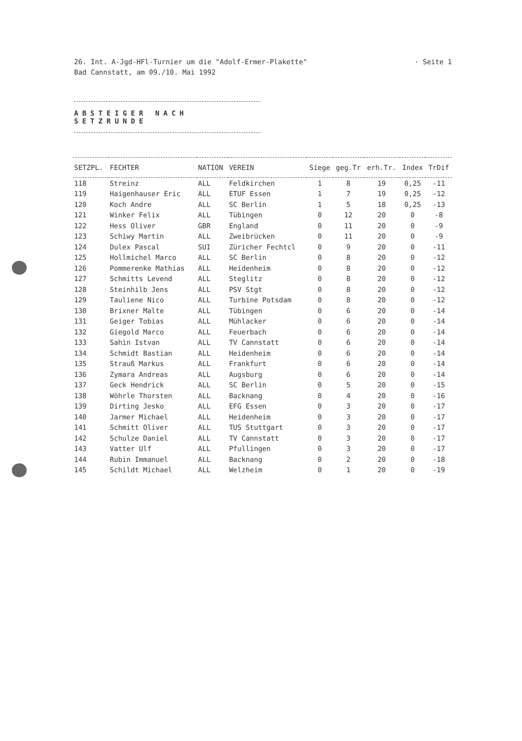· Seite 1 26. Int. A-Jgd-HFl-Turnier um die "Adolf-Ermer-Plakette"
Bad Cannstatt, am 09./10. Mai 1992
ABSTEIGER NACH SETZRUNDE
| SETZPL. | FECHTER | NATION | VEREIN | Siege | geg.Tr | erh.Tr. | Index | TrDif |
| --- | --- | --- | --- | --- | --- | --- | --- | --- |
| 118 | Streinz | ALL | Feldkirchen | 1 | 8 | 19 | 0,25 | -11 |
| 119 | Haigenhauser Eric | ALL | ETUF Essen | 1 | 7 | 19 | 0,25 | -12 |
| 120 | Koch Andre | ALL | SC Berlin | 1 | 5 | 18 | 0,25 | -13 |
| 121 | Winker Felix | ALL | Tübingen | 0 | 12 | 20 | 0 | -8 |
| 122 | Hess Oliver | GBR | England | 0 | 11 | 20 | 0 | -9 |
| 123 | Schiwy Martin | ALL | Zweibrücken | 0 | 11 | 20 | 0 | -9 |
| 124 | Dulex Pascal | SUI | Züricher Fechtcl | 0 | 9 | 20 | 0 | -11 |
| 125 | Hollmichel Marco | ALL | SC Berlin | 0 | 8 | 20 | 0 | -12 |
| 126 | Pommerenke Mathias | ALL | Heidenheim | 0 | 8 | 20 | 0 | -12 |
| 127 | Schmitts Levend | ALL | Steglitz | 0 | 8 | 20 | 0 | -12 |
| 128 | Steinhilb Jens | ALL | PSV Stgt | 0 | 8 | 20 | 0 | -12 |
| 129 | Tauliene Nico | ALL | Turbine Potsdam | 0 | 8 | 20 | 0 | -12 |
| 130 | Brixner Malte | ALL | Tübingen | 0 | 6 | 20 | 0 | -14 |
| 131 | Geiger Tobias | ALL | Mühlacker | 0 | 6 | 20 | 0 | -14 |
| 132 | Giegold Marco | ALL | Feuerbach | 0 | 6 | 20 | 0 | -14 |
| 133 | Sahin Istvan | ALL | TV Cannstatt | 0 | 6 | 20 | 0 | -14 |
| 134 | Schmidt Bastian | ALL | Heidenheim | 0 | 6 | 20 | 0 | -14 |
| 135 | Strauß Markus | ALL | Frankfurt | 0 | 6 | 20 | 0 | -14 |
| 136 | Zymara Andreas | ALL | Augsburg | 0 | 6 | 20 | 0 | -14 |
| 137 | Geck Hendrick | ALL | SC Berlin | 0 | 5 | 20 | 0 | -15 |
| 138 | Wöhrle Thorsten | ALL | Backnang | 0 | 4 | 20 | 0 | -16 |
| 139 | Dirting Jesko | ALL | EFG Essen | 0 | 3 | 20 | 0 | -17 |
| 140 | Jarmer Michael | ALL | Heidenheim | 0 | 3 | 20 | 0 | -17 |
| 141 | Schmitt Oliver | ALL | TUS Stuttgart | 0 | 3 | 20 | 0 | -17 |
| 142 | Schulze Daniel | ALL | TV Cannstatt | 0 | 3 | 20 | 0 | -17 |
| 143 | Vatter Ulf | ALL | Pfullingen | 0 | 3 | 20 | 0 | -17 |
| 144 | Rubin Immanuel | ALL | Backnang | 0 | 2 | 20 | 0 | -18 |
| 145 | Schildt Michael | ALL | Welzheim | 0 | 1 | 20 | 0 | -19 |